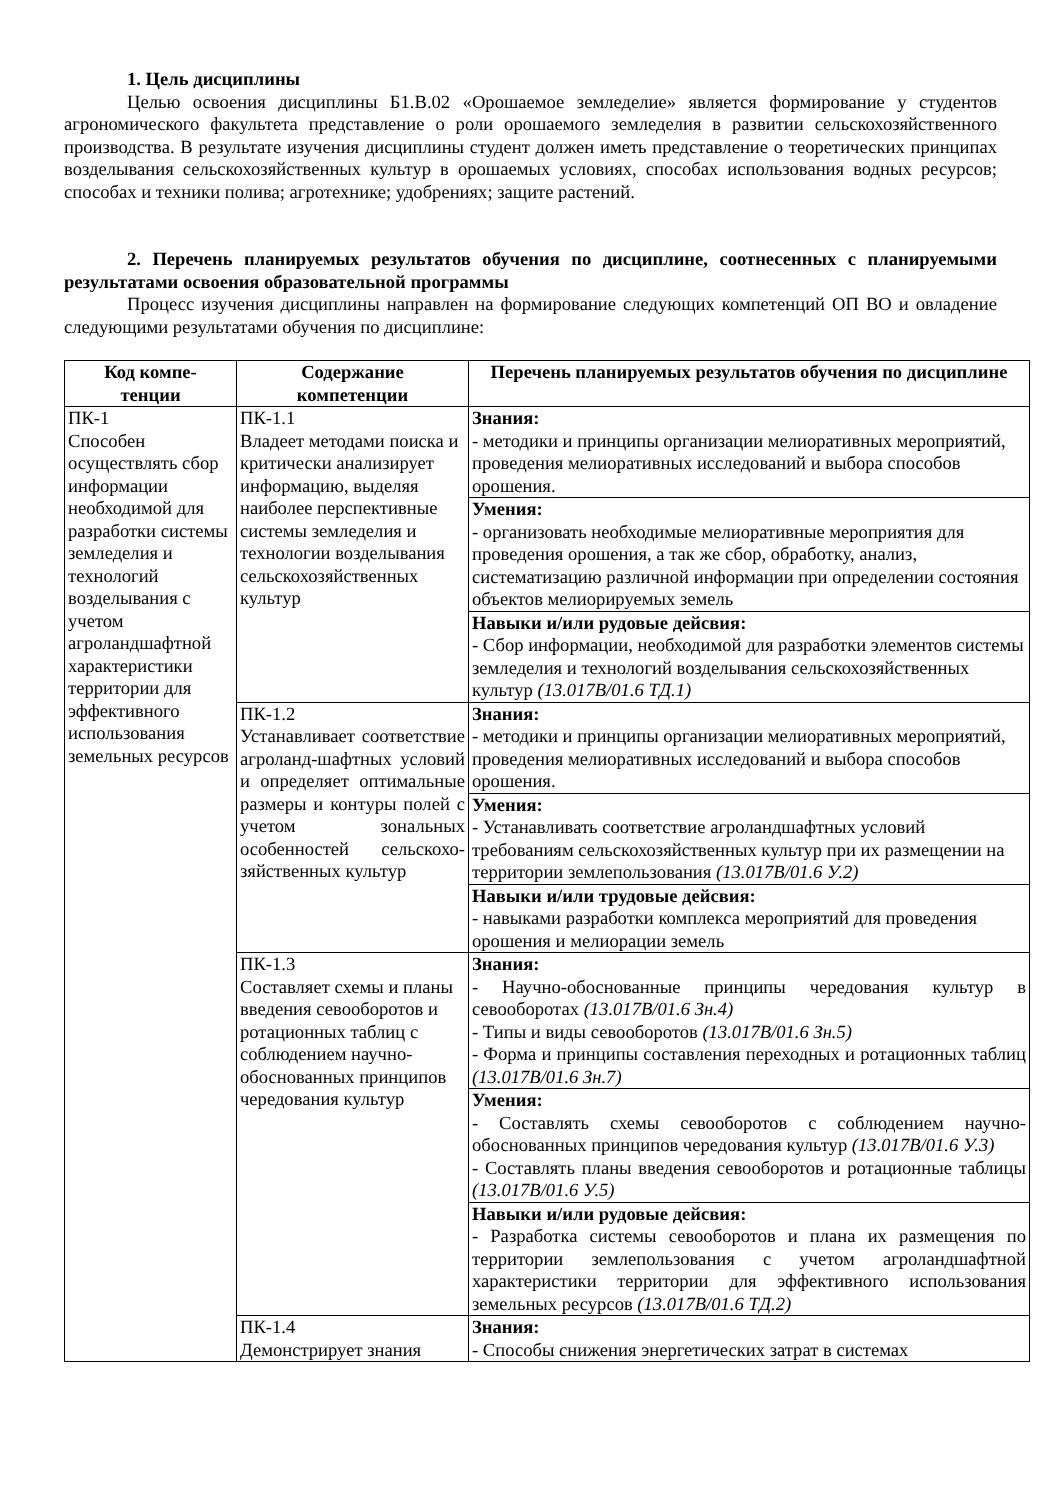1. Цель дисциплины
Целью освоения дисциплины Б1.В.02 «Орошаемое земледелие» является формирование у студентов агрономического факультета представление о роли орошаемого земледелия в развитии сельскохозяйственного производства. В результате изучения дисциплины студент должен иметь представление о теоретических принципах возделывания сельскохозяйственных культур в орошаемых условиях, способах использования водных ресурсов; способах и техники полива; агротехнике; удобрениях; защите растений.
2. Перечень планируемых результатов обучения по дисциплине, соотнесенных с планируемыми результатами освоения образовательной программы
Процесс изучения дисциплины направлен на формирование следующих компетенций ОП ВО и овладение следующими результатами обучения по дисциплине:
| Код компе- тенции | Содержание компетенции | Перечень планируемых результатов обучения по дисциплине |
| --- | --- | --- |
| ПК-1 Способен осуществлять сбор информации необходимой для разработки системы земледелия и технологий возделывания с учетом агроландшафтной характеристики территории для эффективного использования земельных ресурсов | ПК-1.1 Владеет методами поиска и критически анализирует информацию, выделяя наиболее перспективные системы земледелия и технологии возделывания сельскохозяйственных культур | Знания: - методики и принципы организации мелиоративных мероприятий, проведения мелиоративных исследований и выбора способов орошения. |
| | | Умения: - организовать необходимые мелиоративные мероприятия для проведения орошения, а так же сбор, обработку, анализ, систематизацию различной информации при определении состояния объектов мелиорируемых земель |
| | | Навыки и/или рудовые дейсвия: - Сбор информации, необходимой для разработки элементов системы земледелия и технологий возделывания сельскохозяйственных культур (13.017В/01.6 ТД.1) |
| | ПК-1.2 Устанавливает соответствие агроланд-шафтных условий и определяет оптимальные размеры и контуры полей с учетом зональных особенностей сельскохо-зяйственных культур | Знания: - методики и принципы организации мелиоративных мероприятий, проведения мелиоративных исследований и выбора способов орошения. |
| | | Умения: - Устанавливать соответствие агроландшафтных условий требованиям сельскохозяйственных культур при их размещении на территории землепользования (13.017В/01.6 У.2) |
| | | Навыки и/или трудовые дейсвия: - навыками разработки комплекса мероприятий для проведения орошения и мелиорации земель |
| | ПК-1.3 Составляет схемы и планы введения севооборотов и ротационных таблиц с соблюдением научно-обоснованных принципов чередования культур | Знания: - Научно-обоснованные принципы чередования культур в севооборотах (13.017В/01.6 Зн.4) - Типы и виды севооборотов (13.017В/01.6 Зн.5) - Форма и принципы составления переходных и ротационных таблиц (13.017В/01.6 Зн.7) |
| | | Умения: - Составлять схемы севооборотов с соблюдением научно-обоснованных принципов чередования культур (13.017В/01.6 У.3) - Составлять планы введения севооборотов и ротационные таблицы (13.017В/01.6 У.5) |
| | | Навыки и/или рудовые дейсвия: - Разработка системы севооборотов и плана их размещения по территории землепользования с учетом агроландшафтной характеристики территории для эффективного использования земельных ресурсов (13.017В/01.6 ТД.2) |
| | ПК-1.4 Демонстрирует знания | Знания: - Способы снижения энергетических затрат в системах |